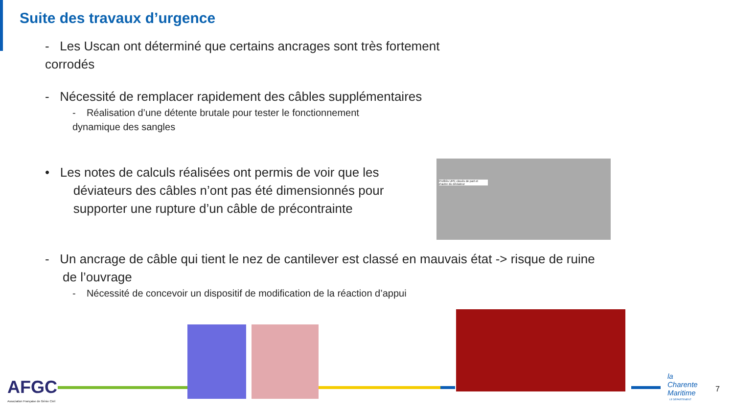Suite des travaux d’urgence
- Les Uscan ont déterminé que certains ancrages sont très fortement
corrodés
- Nécessité de remplacer rapidement des câbles supplémentaires
- Réalisation d’une détente brutale pour tester le fonctionnement
dynamique des sangles
• Les notes de calculs réalisées ont permis de voir que les
déviateurs des câbles n’ont pas été dimensionnés pour
supporter une rupture d’un câble de précontrainte
- Un ancrage de câble qui tient le nez de cantilever est classé en mauvais état -> risque de ruine
de l’ouvrage
- Nécessité de concevoir un dispositif de modification de la réaction d’appui
Profilés UPE cloués de part et d’autre du déviateur
AFGC
Association Française de Génie Civil
la
Charente
Maritime
LE DÉPARTEMENT
7